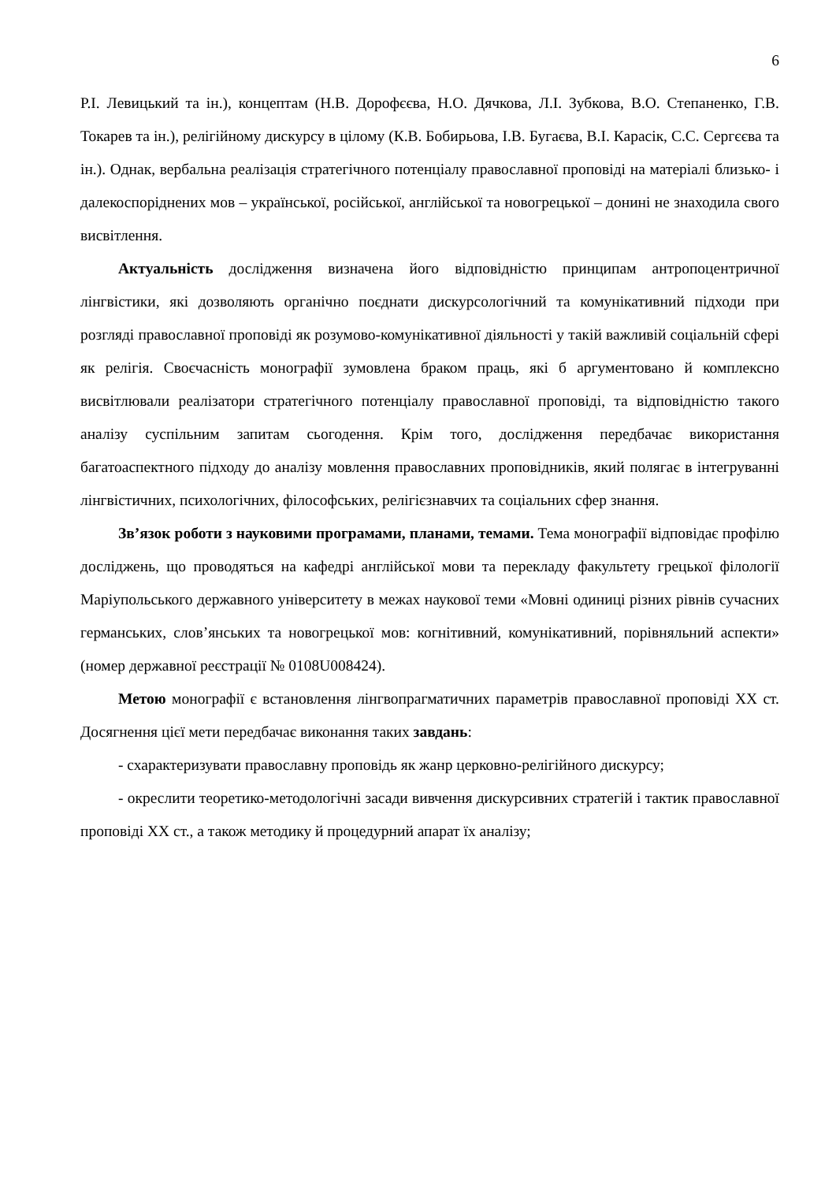6
Р.І. Левицький та ін.), концептам (Н.В. Дорофєєва, Н.О. Дячкова, Л.І. Зубкова, В.О. Степаненко, Г.В. Токарев та ін.), релігійному дискурсу в цілому (К.В. Бобирьова, І.В. Бугаєва, В.І. Карасік, С.С. Сергєєва та ін.). Однак, вербальна реалізація стратегічного потенціалу православної проповіді на матеріалі близько- і далекоспоріднених мов – української, російської, англійської та новогрецької – донині не знаходила свого висвітлення.
Актуальність дослідження визначена його відповідністю принципам антропоцентричної лінгвістики, які дозволяють органічно поєднати дискурсологічний та комунікативний підходи при розгляді православної проповіді як розумово-комунікативної діяльності у такій важливій соціальній сфері як релігія. Своєчасність монографії зумовлена браком праць, які б аргументовано й комплексно висвітлювали реалізатори стратегічного потенціалу православної проповіді, та відповідністю такого аналізу суспільним запитам сьогодення. Крім того, дослідження передбачає використання багатоаспектного підходу до аналізу мовлення православних проповідників, який полягає в інтегруванні лінгвістичних, психологічних, філософських, релігієзнавчих та соціальних сфер знання.
Зв’язок роботи з науковими програмами, планами, темами. Тема монографії відповідає профілю досліджень, що проводяться на кафедрі англійської мови та перекладу факультету грецької філології Маріупольського державного університету в межах наукової теми «Мовні одиниці різних рівнів сучасних германських, слов’янських та новогрецької мов: когнітивний, комунікативний, порівняльний аспекти» (номер державної реєстрації № 0108U008424).
Метою монографії є встановлення лінгвопрагматичних параметрів православної проповіді XX ст. Досягнення цієї мети передбачає виконання таких завдань:
- схарактеризувати православну проповідь як жанр церковно-релігійного дискурсу;
- окреслити теоретико-методологічні засади вивчення дискурсивних стратегій і тактик православної проповіді XX ст., а також методику й процедурний апарат їх аналізу;